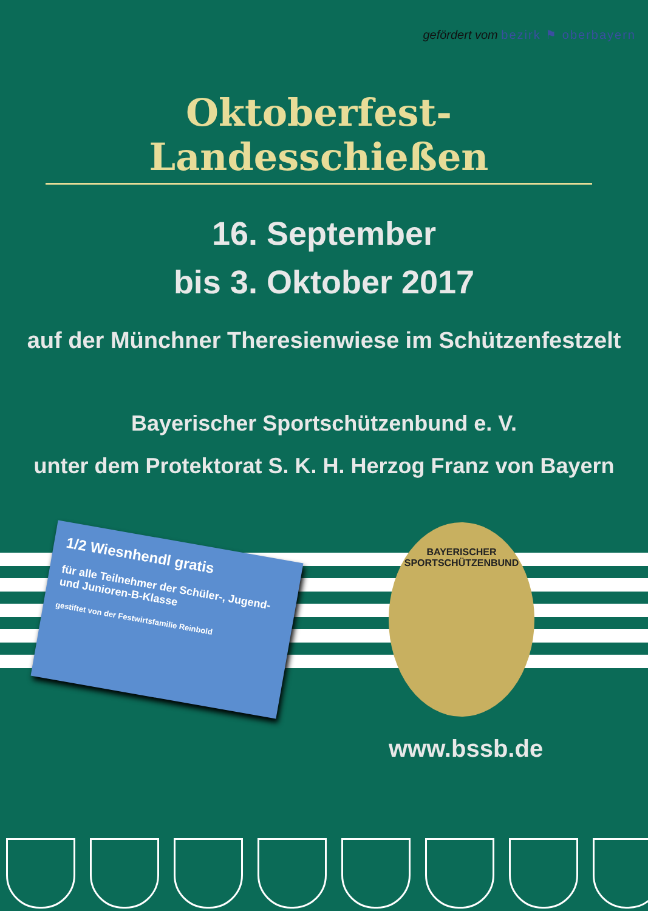gefördert vom bezirk ⚑ oberbayern
Oktoberfest-Landesschießen
16. September
bis 3. Oktober 2017
auf der Münchner Theresienwiese im Schützenfestzelt
Bayerischer Sportschützenbund e. V.
unter dem Protektorat S. K. H. Herzog Franz von Bayern
1/2 Wiesnhendl gratis
für alle Teilnehmer der Schüler-, Jugend- und Junioren-B-Klasse
gestiftet von der Festwirtsfamilie Reinbold
BAYERISCHER SPORTSCHÜTZENBUND
www.bssb.de